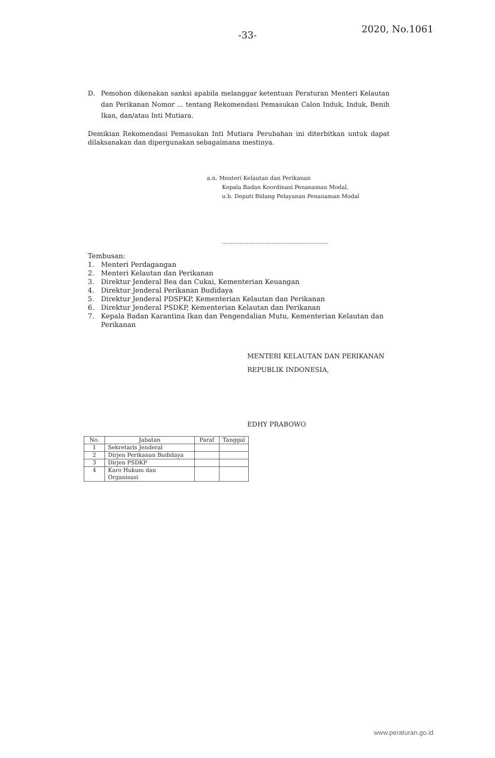2020, No.1061
-33-
D. Pemohon dikenakan sanksi apabila melanggar ketentuan Peraturan Menteri Kelautan dan Perikanan Nomor ... tentang Rekomendasi Pemasukan Calon Induk, Induk, Benih Ikan, dan/atau Inti Mutiara.
Demikian Rekomendasi Pemasukan Inti Mutiara Perubahan ini diterbitkan untuk dapat dilaksanakan dan dipergunakan sebagaimana mestinya.
a.n. Menteri Kelautan dan Perikanan
Kepala Badan Koordinasi Penanaman Modal,
u.b. Deputi Bidang Pelayanan Penanaman Modal
............................................................
Tembusan:
1. Menteri Perdagangan
2. Menteri Kelautan dan Perikanan
3. Direktur Jenderal Bea dan Cukai, Kementerian Keuangan
4. Direktur Jenderal Perikanan Budidaya
5. Direktur Jenderal PDSPKP, Kementerian Kelautan dan Perikanan
6. Direktur Jenderal PSDKP, Kementerian Kelautan dan Perikanan
7. Kepala Badan Karantina Ikan dan Pengendalian Mutu, Kementerian Kelautan dan Perikanan
MENTERI KELAUTAN DAN PERIKANAN
REPUBLIK INDONESIA,
EDHY PRABOWO
| No. | Jabatan | Paraf | Tanggal |
| --- | --- | --- | --- |
| 1 | Sekretaris Jenderal | | |
| 2 | Dirjen Perikanan Budidaya | | |
| 3 | Dirjen PSDKP | | |
| 4 | Karo Hukum dan Organisasi | | |
www.peraturan.go.id